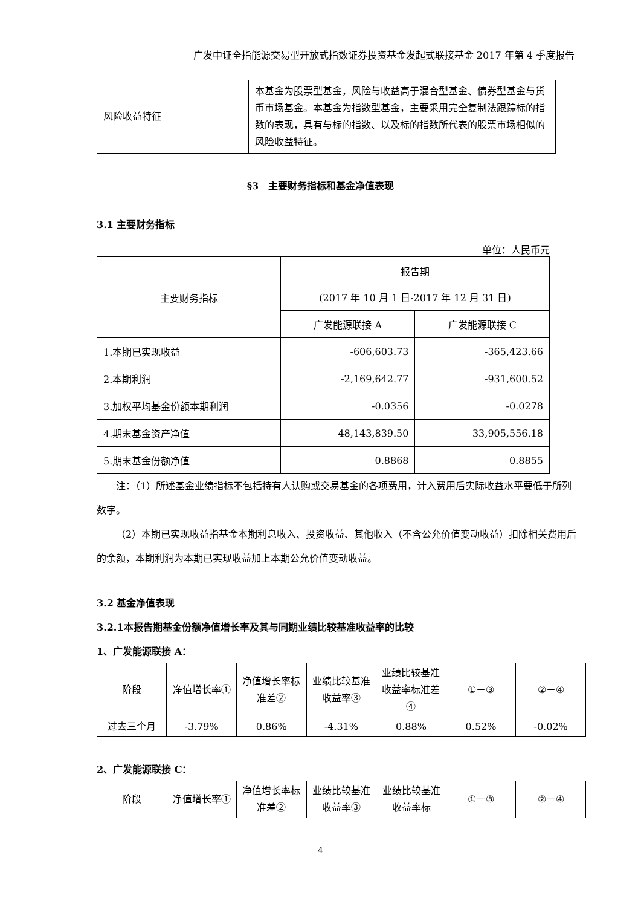广发中证全指能源交易型开放式指数证券投资基金发起式联接基金 2017 年第 4 季度报告
| 风险收益特征 | 本基金为股票型基金，风险与收益高于混合型基金、债券型基金与货币市场基金。本基金为指数型基金，主要采用完全复制法跟踪标的指数的表现，具有与标的指数、以及标的指数所代表的股票市场相似的风险收益特征。 |
§3　主要财务指标和基金净值表现
3.1 主要财务指标
单位：人民币元
| 主要财务指标 | 报告期 (2017 年 10 月 1 日-2017 年 12 月 31 日) | |
| | 广发能源联接 A | 广发能源联接 C |
| 1.本期已实现收益 | -606,603.73 | -365,423.66 |
| 2.本期利润 | -2,169,642.77 | -931,600.52 |
| 3.加权平均基金份额本期利润 | -0.0356 | -0.0278 |
| 4.期末基金资产净值 | 48,143,839.50 | 33,905,556.18 |
| 5.期末基金份额净值 | 0.8868 | 0.8855 |
注：（1）所述基金业绩指标不包括持有人认购或交易基金的各项费用，计入费用后实际收益水平要低于所列数字。
（2）本期已实现收益指基金本期利息收入、投资收益、其他收入（不含公允价值变动收益）扣除相关费用后的余额，本期利润为本期已实现收益加上本期公允价值变动收益。
3.2 基金净值表现
3.2.1本报告期基金份额净值增长率及其与同期业绩比较基准收益率的比较
1、广发能源联接 A：
| 阶段 | 净值增长率① | 净值增长率标准差② | 业绩比较基准收益率③ | 业绩比较基准收益率标准差④ | ①－③ | ②－④ |
| 过去三个月 | -3.79% | 0.86% | -4.31% | 0.88% | 0.52% | -0.02% |
2、广发能源联接 C：
| 阶段 | 净值增长率① | 净值增长率标准差② | 业绩比较基准收益率③ | 业绩比较基准收益率标 | ①－③ | ②－④ |
4